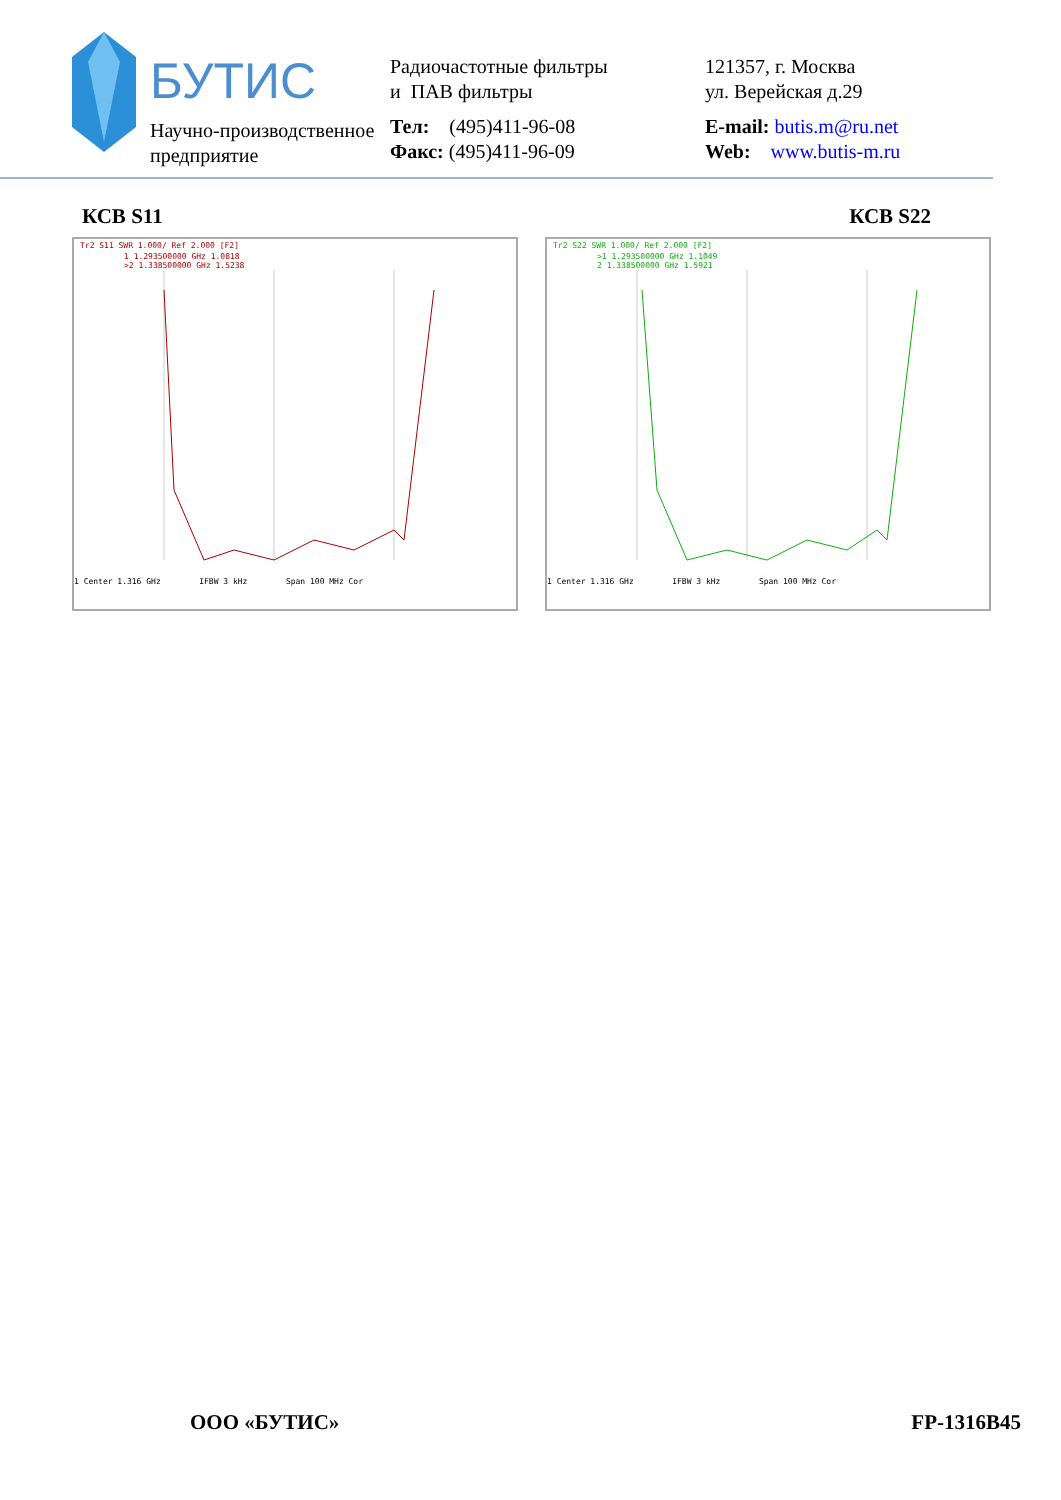БУТИС
Научно-производственное
предприятие
Радиочастотные фильтры
и ПАВ фильтры
Тел: (495)411-96-08
Факс: (495)411-96-09
121357, г. Москва
ул. Верейская д.29
E-mail: butis.m@ru.net
Web: www.butis-m.ru
КСВ S11 КСВ S22
Tr2 S11 SWR 1.000/ Ref 2.000 [F2]
1 1.293500000 GHz 1.0818
>2 1.338500000 GHz 1.5238
1 Center 1.316 GHz IFBW 3 kHz Span 100 MHz Cor
Tr2 S22 SWR 1.000/ Ref 2.000 [F2]
>1 1.293500000 GHz 1.1049
2 1.338500000 GHz 1.5921
1 Center 1.316 GHz IFBW 3 kHz Span 100 MHz Cor
ООО «БУТИС» FP-1316B45